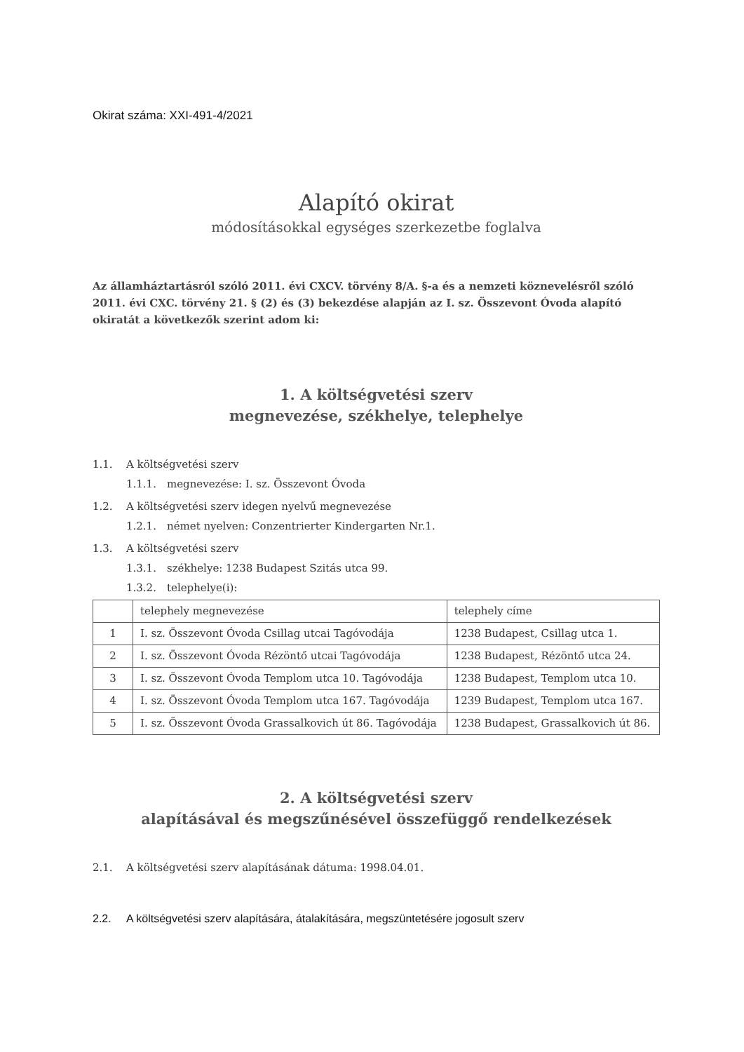Okirat száma: XXI-491-4/2021
Alapító okirat
módosításokkal egységes szerkezetbe foglalva
Az államháztartásról szóló 2011. évi CXCV. törvény 8/A. §-a és a nemzeti köznevelésről szóló 2011. évi CXC. törvény 21. § (2) és (3) bekezdése alapján az I. sz. Összevont Óvoda alapító okiratát a következők szerint adom ki:
1. A költségvetési szerv
megnevezése, székhelye, telephelye
1.1. A költségvetési szerv
1.1.1. megnevezése: I. sz. Összevont Óvoda
1.2. A költségvetési szerv idegen nyelvű megnevezése
1.2.1. német nyelven: Conzentrierter Kindergarten Nr.1.
1.3. A költségvetési szerv
1.3.1. székhelye: 1238 Budapest Szitás utca 99.
1.3.2. telephelye(i):
| | telephely megnevezése | telephely címe |
| 1 | I. sz. Összevont Óvoda Csillag utcai Tagóvodája | 1238 Budapest, Csillag utca 1. |
| 2 | I. sz. Összevont Óvoda Rézöntő utcai Tagóvodája | 1238 Budapest, Rézöntő utca 24. |
| 3 | I. sz. Összevont Óvoda Templom utca 10. Tagóvodája | 1238 Budapest, Templom utca 10. |
| 4 | I. sz. Összevont Óvoda Templom utca 167. Tagóvodája | 1239 Budapest, Templom utca 167. |
| 5 | I. sz. Összevont Óvoda Grassalkovich út 86. Tagóvodája | 1238 Budapest, Grassalkovich út 86. |
2. A költségvetési szerv
alapításával és megszűnésével összefüggő rendelkezések
2.1. A költségvetési szerv alapításának dátuma: 1998.04.01.
2.2. A költségvetési szerv alapítására, átalakítására, megszüntetésére jogosult szerv